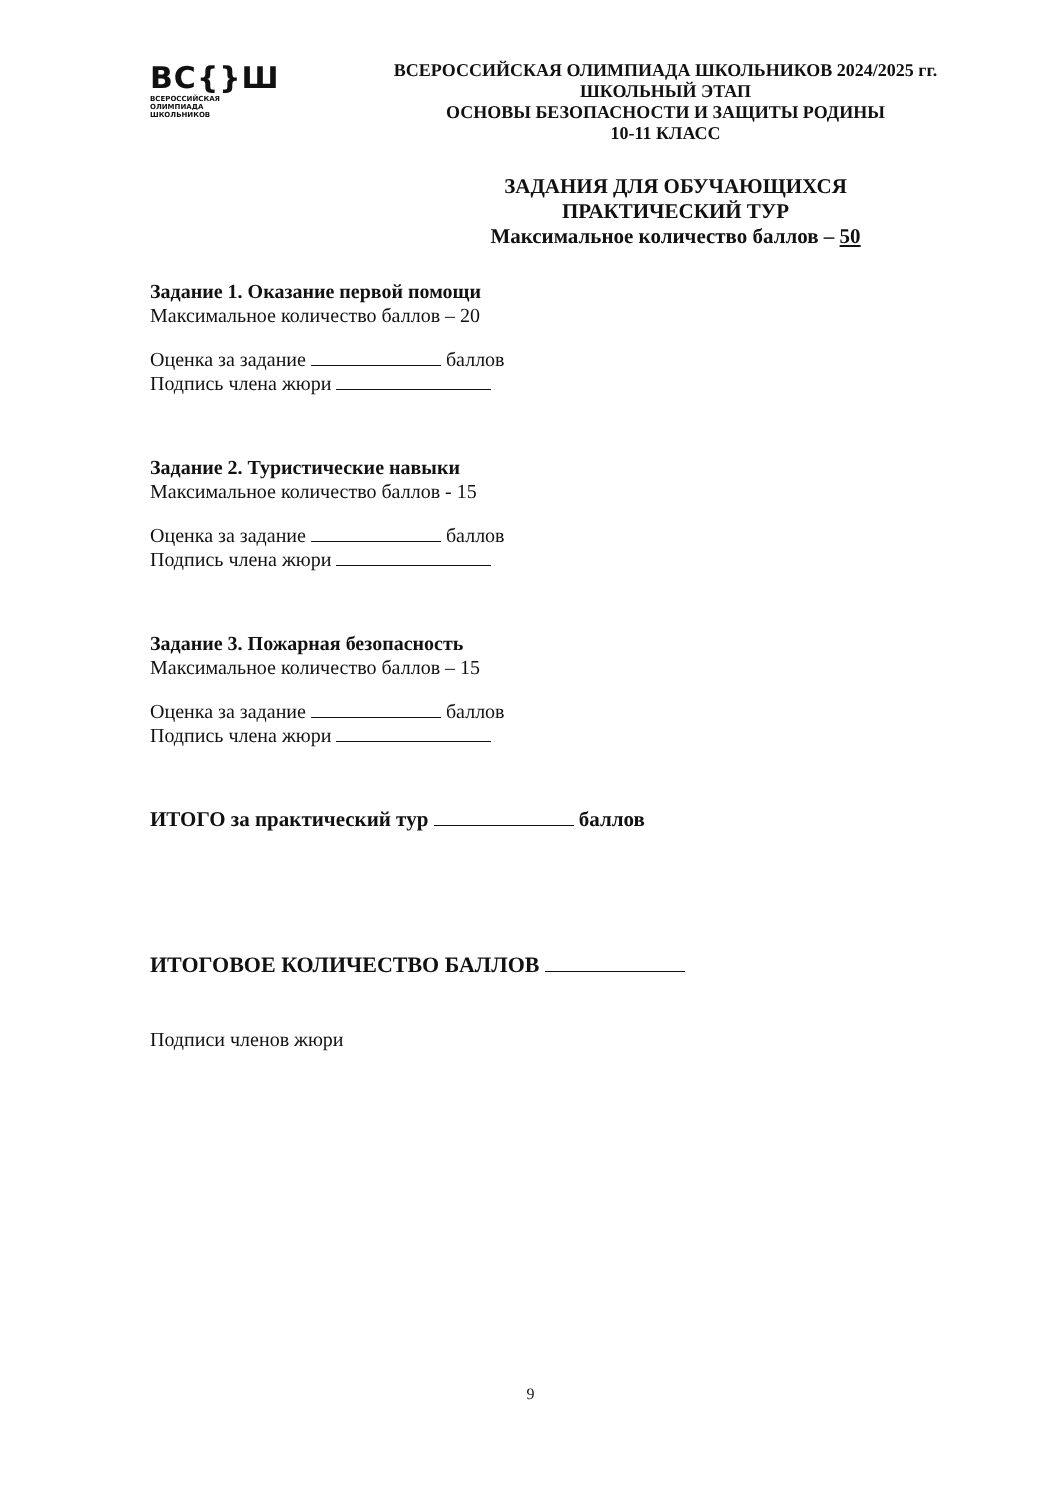ВС{}Ш
ВСЕРОССИЙСКАЯ
ОЛИМПИАДА
ШКОЛЬНИКОВ
ВСЕРОССИЙСКАЯ ОЛИМПИАДА ШКОЛЬНИКОВ 2024/2025 гг.
ШКОЛЬНЫЙ ЭТАП
ОСНОВЫ БЕЗОПАСНОСТИ И ЗАЩИТЫ РОДИНЫ
10-11 КЛАСС
ЗАДАНИЯ ДЛЯ ОБУЧАЮЩИХСЯ
ПРАКТИЧЕСКИЙ ТУР
Максимальное количество баллов – 50
Задание 1. Оказание первой помощи
Максимальное количество баллов – 20
Оценка за задание баллов
Подпись члена жюри
Задание 2. Туристические навыки
Максимальное количество баллов - 15
Оценка за задание баллов
Подпись члена жюри
Задание 3. Пожарная безопасность
Максимальное количество баллов – 15
Оценка за задание баллов
Подпись члена жюри
ИТОГО за практический тур баллов
ИТОГОВОЕ КОЛИЧЕСТВО БАЛЛОВ
Подписи членов жюри
9